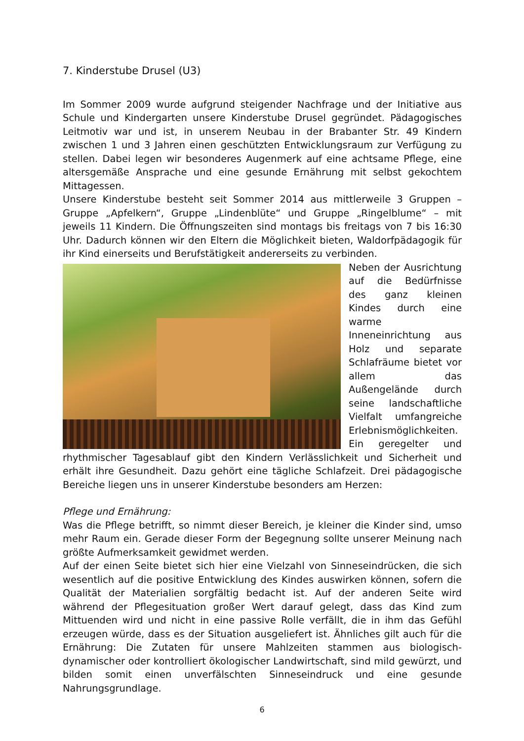7. Kinderstube Drusel (U3)
Im Sommer 2009 wurde aufgrund steigender Nachfrage und der Initiative aus Schule und Kindergarten unsere Kinderstube Drusel gegründet. Pädagogisches Leitmotiv war und ist, in unserem Neubau in der Brabanter Str. 49 Kindern zwischen 1 und 3 Jahren einen geschützten Entwicklungsraum zur Verfügung zu stellen. Dabei legen wir besonderes Augenmerk auf eine achtsame Pflege, eine altersgemäße Ansprache und eine gesunde Ernährung mit selbst gekochtem Mittagessen.
Unsere Kinderstube besteht seit Sommer 2014 aus mittlerweile 3 Gruppen – Gruppe „Apfelkern“, Gruppe „Lindenblüte“ und Gruppe „Ringelblume“ – mit jeweils 11 Kindern. Die Öffnungszeiten sind montags bis freitags von 7 bis 16:30 Uhr. Dadurch können wir den Eltern die Möglichkeit bieten, Waldorfpädagogik für ihr Kind einerseits und Berufstätigkeit andererseits zu verbinden.
Neben der Ausrichtung auf die Bedürfnisse des ganz kleinen Kindes durch eine warme Inneneinrichtung aus Holz und separate Schlafräume bietet vor allem das Außengelände durch seine landschaftliche Vielfalt umfangreiche Erlebnismöglichkeiten.
Ein geregelter und rhythmischer Tages­ablauf gibt den Kindern Verlässlichkeit und Sicherheit und erhält ihre Gesundheit. Dazu gehört eine tägliche Schlafzeit. Drei pädagogische Bereiche liegen uns in unserer Kinderstube besonders am Herzen:
Pflege und Ernährung:
Was die Pflege betrifft, so nimmt dieser Bereich, je kleiner die Kinder sind, umso mehr Raum ein. Gerade dieser Form der Begegnung sollte unserer Meinung nach größte Aufmerksamkeit gewidmet werden.
Auf der einen Seite bietet sich hier eine Vielzahl von Sinneseindrücken, die sich wesentlich auf die positive Entwicklung des Kindes auswirken können, sofern die Qualität der Materialien sorgfältig bedacht ist. Auf der anderen Seite wird während der Pflegesituation großer Wert darauf gelegt, dass das Kind zum Mittuenden wird und nicht in eine passive Rolle verfällt, die in ihm das Gefühl erzeugen würde, dass es der Situation ausgeliefert ist. Ähnliches gilt auch für die Ernährung: Die Zutaten für unsere Mahlzeiten stammen aus biologisch-dynamischer oder kontrolliert ökologischer Landwirtschaft, sind mild gewürzt, und bilden somit einen unverfälschten Sinneseindruck und eine gesunde Nahrungsgrundlage.
6